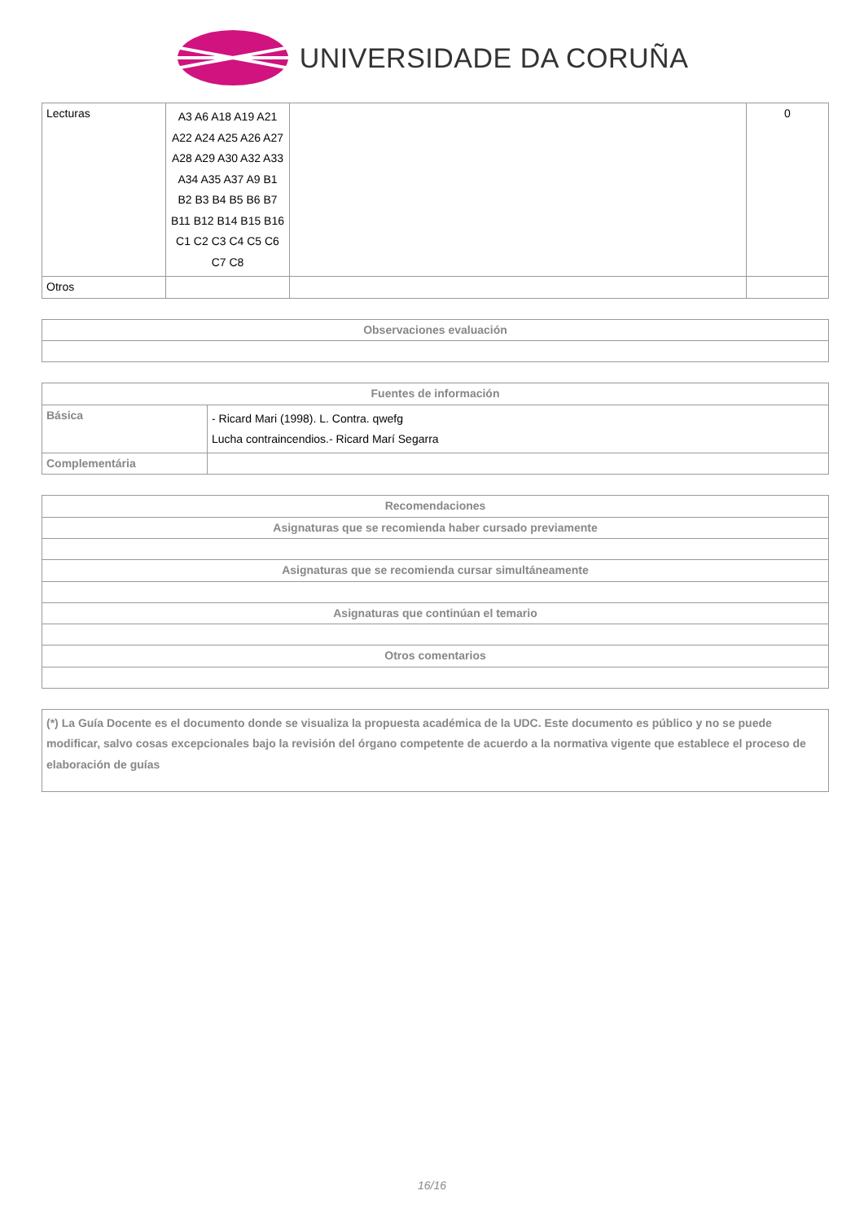UNIVERSIDADE DA CORUÑA
| Lecturas | A3 A6 A18 A19 A21 A22 A24 A25 A26 A27 A28 A29 A30 A32 A33 A34 A35 A37 A9 B1 B2 B3 B4 B5 B6 B7 B11 B12 B14 B15 B16 C1 C2 C3 C4 C5 C6 C7 C8 | | 0 |
| Otros | | | |
| Observaciones evaluación |
| --- |
| Fuentes de información | |
| --- | --- |
| Básica | - Ricard Mari (1998). L. Contra. qwefg Lucha contraincendios.- Ricard Marí Segarra |
| Complementária | |
| Recomendaciones |
| --- |
| Asignaturas que se recomienda haber cursado previamente |
| Asignaturas que se recomienda cursar simultáneamente |
| Asignaturas que continúan el temario |
| Otros comentarios |
| (*) La Guía Docente es el documento donde se visualiza la propuesta académica de la UDC. Este documento es público y no se puede modificar, salvo cosas excepcionales bajo la revisión del órgano competente de acuerdo a la normativa vigente que establece el proceso de elaboración de guías |
16/16